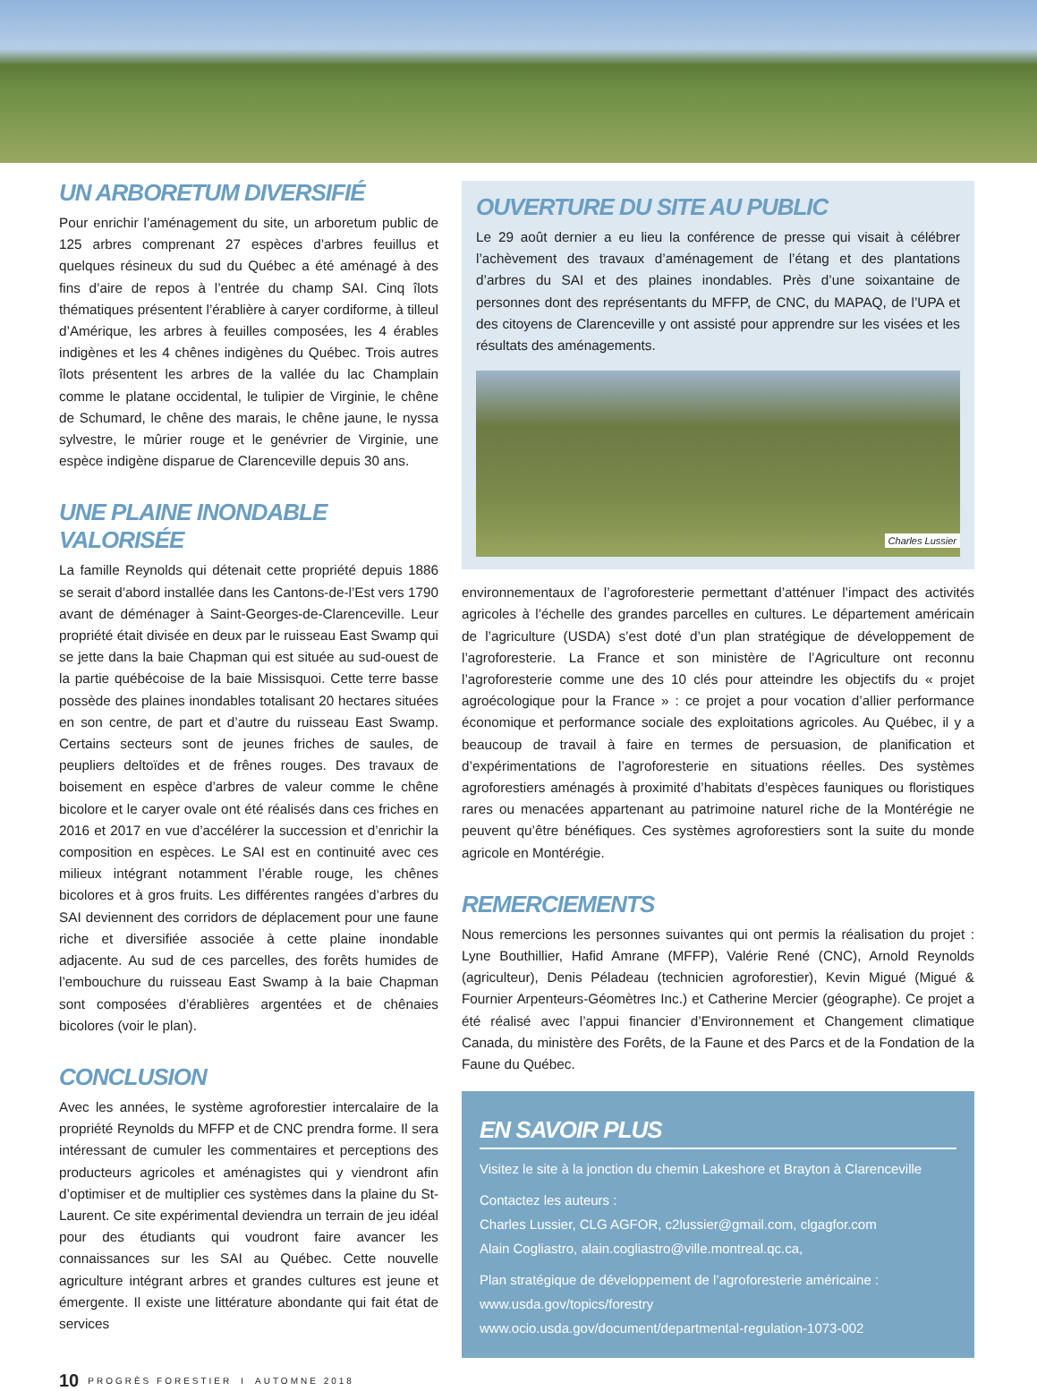UN ARBORETUM DIVERSIFIÉ
Pour enrichir l’aménagement du site, un arboretum public de 125 arbres comprenant 27 espèces d’arbres feuillus et quelques résineux du sud du Québec a été aménagé à des fins d’aire de repos à l’entrée du champ SAI. Cinq îlots thématiques présentent l’érablière à caryer cordiforme, à tilleul d’Amérique, les arbres à feuilles composées, les 4 érables indigènes et les 4 chênes indigènes du Québec. Trois autres îlots présentent les arbres de la vallée du lac Champlain comme le platane occidental, le tulipier de Virginie, le chêne de Schumard, le chêne des marais, le chêne jaune, le nyssa sylvestre, le mûrier rouge et le genévrier de Virginie, une espèce indigène disparue de Clarenceville depuis 30 ans.
UNE PLAINE INONDABLE VALORISÉE
La famille Reynolds qui détenait cette propriété depuis 1886 se serait d’abord installée dans les Cantons-de-l’Est vers 1790 avant de déménager à Saint-Georges-de-Clarenceville. Leur propriété était divisée en deux par le ruisseau East Swamp qui se jette dans la baie Chapman qui est située au sud-ouest de la partie québécoise de la baie Missisquoi. Cette terre basse possède des plaines inondables totalisant 20 hectares situées en son centre, de part et d’autre du ruisseau East Swamp. Certains secteurs sont de jeunes friches de saules, de peupliers deltoïdes et de frênes rouges. Des travaux de boisement en espèce d’arbres de valeur comme le chêne bicolore et le caryer ovale ont été réalisés dans ces friches en 2016 et 2017 en vue d’accélérer la succession et d’enrichir la composition en espèces. Le SAI est en continuité avec ces milieux intégrant notamment l’érable rouge, les chênes bicolores et à gros fruits. Les différentes rangées d’arbres du SAI deviennent des corridors de déplacement pour une faune riche et diversifiée associée à cette plaine inondable adjacente. Au sud de ces parcelles, des forêts humides de l’embouchure du ruisseau East Swamp à la baie Chapman sont composées d’érablières argentées et de chênaies bicolores (voir le plan).
CONCLUSION
Avec les années, le système agroforestier intercalaire de la propriété Reynolds du MFFP et de CNC prendra forme. Il sera intéressant de cumuler les commentaires et perceptions des producteurs agricoles et aménagistes qui y viendront afin d’optimiser et de multiplier ces systèmes dans la plaine du St-Laurent. Ce site expérimental deviendra un terrain de jeu idéal pour des étudiants qui voudront faire avancer les connaissances sur les SAI au Québec. Cette nouvelle agriculture intégrant arbres et grandes cultures est jeune et émergente. Il existe une littérature abondante qui fait état de services
OUVERTURE DU SITE AU PUBLIC
Le 29 août dernier a eu lieu la conférence de presse qui visait à célébrer l’achèvement des travaux d’aménagement de l’étang et des plantations d’arbres du SAI et des plaines inondables. Près d’une soixantaine de personnes dont des représentants du MFFP, de CNC, du MAPAQ, de l’UPA et des citoyens de Clarenceville y ont assisté pour apprendre sur les visées et les résultats des aménagements.
Charles Lussier
environnementaux de l’agroforesterie permettant d’atténuer l’impact des activités agricoles à l’échelle des grandes parcelles en cultures. Le département américain de l’agriculture (USDA) s’est doté d’un plan stratégique de développement de l’agroforesterie. La France et son ministère de l’Agriculture ont reconnu l’agroforesterie comme une des 10 clés pour atteindre les objectifs du « projet agroécologique pour la France » : ce projet a pour vocation d’allier performance économique et performance sociale des exploitations agricoles. Au Québec, il y a beaucoup de travail à faire en termes de persuasion, de planification et d’expérimentations de l’agroforesterie en situations réelles. Des systèmes agroforestiers aménagés à proximité d’habitats d’espèces fauniques ou floristiques rares ou menacées appartenant au patrimoine naturel riche de la Montérégie ne peuvent qu’être bénéfiques. Ces systèmes agroforestiers sont la suite du monde agricole en Montérégie.
REMERCIEMENTS
Nous remercions les personnes suivantes qui ont permis la réalisation du projet : Lyne Bouthillier, Hafid Amrane (MFFP), Valérie René (CNC), Arnold Reynolds (agriculteur), Denis Péladeau (technicien agroforestier), Kevin Migué (Migué & Fournier Arpenteurs-Géomètres Inc.) et Catherine Mercier (géographe). Ce projet a été réalisé avec l’appui financier d’Environnement et Changement climatique Canada, du ministère des Forêts, de la Faune et des Parcs et de la Fondation de la Faune du Québec.
EN SAVOIR PLUS
Visitez le site à la jonction du chemin Lakeshore et Brayton à Clarenceville
Contactez les auteurs :
Charles Lussier, CLG AGFOR, c2lussier@gmail.com, clgagfor.com
Alain Cogliastro, alain.cogliastro@ville.montreal.qc.ca,
Plan stratégique de développement de l’agroforesterie américaine :
www.usda.gov/topics/forestry
www.ocio.usda.gov/document/departmental-regulation-1073-002
10 PROGRÈS FORESTIER I AUTOMNE 2018